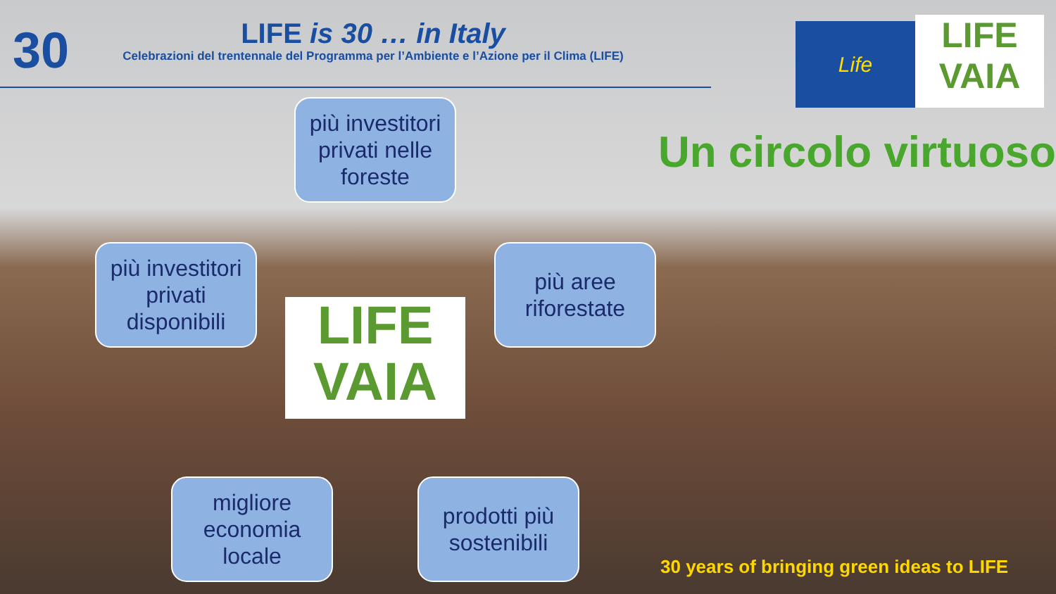30
LIFE is 30 … in Italy
Celebrazioni del trentennale del Programma per l’Ambiente e l’Azione per il Clima (LIFE)
Life
LIFE
VAIA
Un circolo virtuoso
più investitori privati nelle foreste
più aree riforestate
prodotti più sostenibili
migliore economia locale
più investitori privati disponibili
LIFE
VAIA
30 years of bringing green ideas to LIFE